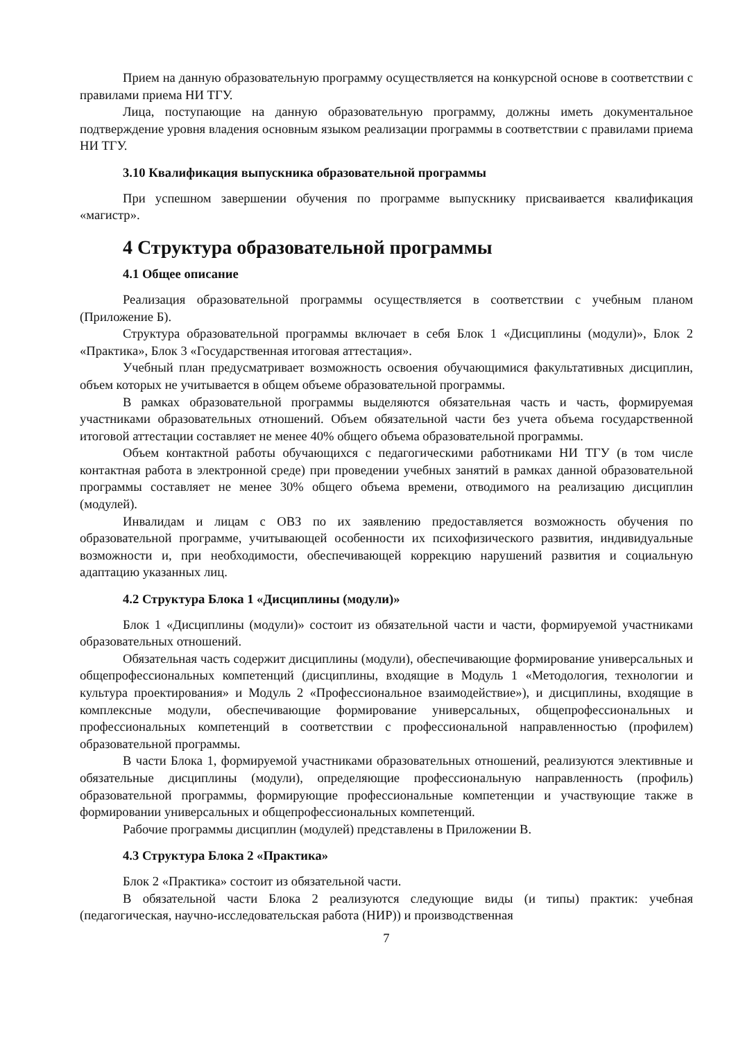Прием на данную образовательную программу осуществляется на конкурсной основе в соответствии с правилами приема НИ ТГУ.
Лица, поступающие на данную образовательную программу, должны иметь документальное подтверждение уровня владения основным языком реализации программы в соответствии с правилами приема НИ ТГУ.
3.10 Квалификация выпускника образовательной программы
При успешном завершении обучения по программе выпускнику присваивается квалификация «магистр».
4 Структура образовательной программы
4.1 Общее описание
Реализация образовательной программы осуществляется в соответствии с учебным планом (Приложение Б).
Структура образовательной программы включает в себя Блок 1 «Дисциплины (модули)», Блок 2 «Практика», Блок 3 «Государственная итоговая аттестация».
Учебный план предусматривает возможность освоения обучающимися факультативных дисциплин, объем которых не учитывается в общем объеме образовательной программы.
В рамках образовательной программы выделяются обязательная часть и часть, формируемая участниками образовательных отношений. Объем обязательной части без учета объема государственной итоговой аттестации составляет не менее 40% общего объема образовательной программы.
Объем контактной работы обучающихся с педагогическими работниками НИ ТГУ (в том числе контактная работа в электронной среде) при проведении учебных занятий в рамках данной образовательной программы составляет не менее 30% общего объема времени, отводимого на реализацию дисциплин (модулей).
Инвалидам и лицам с ОВЗ по их заявлению предоставляется возможность обучения по образовательной программе, учитывающей особенности их психофизического развития, индивидуальные возможности и, при необходимости, обеспечивающей коррекцию нарушений развития и социальную адаптацию указанных лиц.
4.2 Структура Блока 1 «Дисциплины (модули)»
Блок 1 «Дисциплины (модули)» состоит из обязательной части и части, формируемой участниками образовательных отношений.
Обязательная часть содержит дисциплины (модули), обеспечивающие формирование универсальных и общепрофессиональных компетенций (дисциплины, входящие в Модуль 1 «Методология, технологии и культура проектирования» и Модуль 2 «Профессиональное взаимодействие»), и дисциплины, входящие в комплексные модули, обеспечивающие формирование универсальных, общепрофессиональных и профессиональных компетенций в соответствии с профессиональной направленностью (профилем) образовательной программы.
В части Блока 1, формируемой участниками образовательных отношений, реализуются элективные и обязательные дисциплины (модули), определяющие профессиональную направленность (профиль) образовательной программы, формирующие профессиональные компетенции и участвующие также в формировании универсальных и общепрофессиональных компетенций.
Рабочие программы дисциплин (модулей) представлены в Приложении В.
4.3 Структура Блока 2 «Практика»
Блок 2 «Практика» состоит из обязательной части.
В обязательной части Блока 2 реализуются следующие виды (и типы) практик: учебная (педагогическая, научно-исследовательская работа (НИР)) и производственная
7